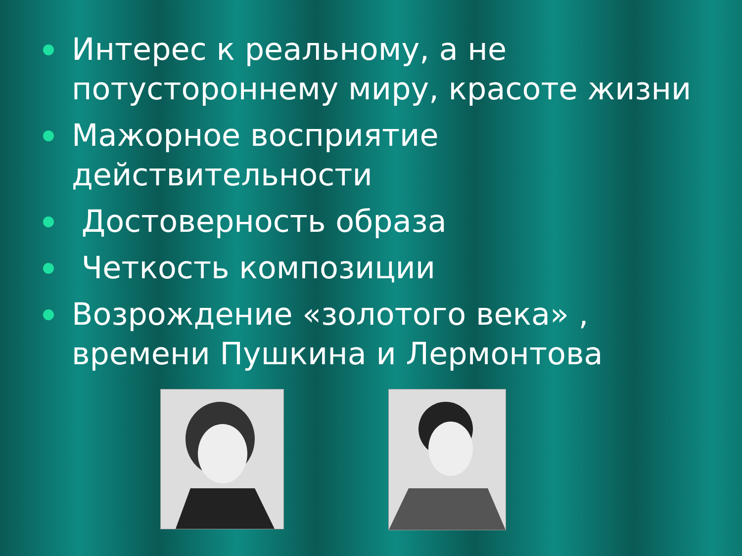Интерес к реальному, а не потустороннему миру, красоте жизни
Мажорное восприятие действительности
Достоверность образа
Четкость композиции
Возрождение «золотого века» , времени Пушкина и Лермонтова